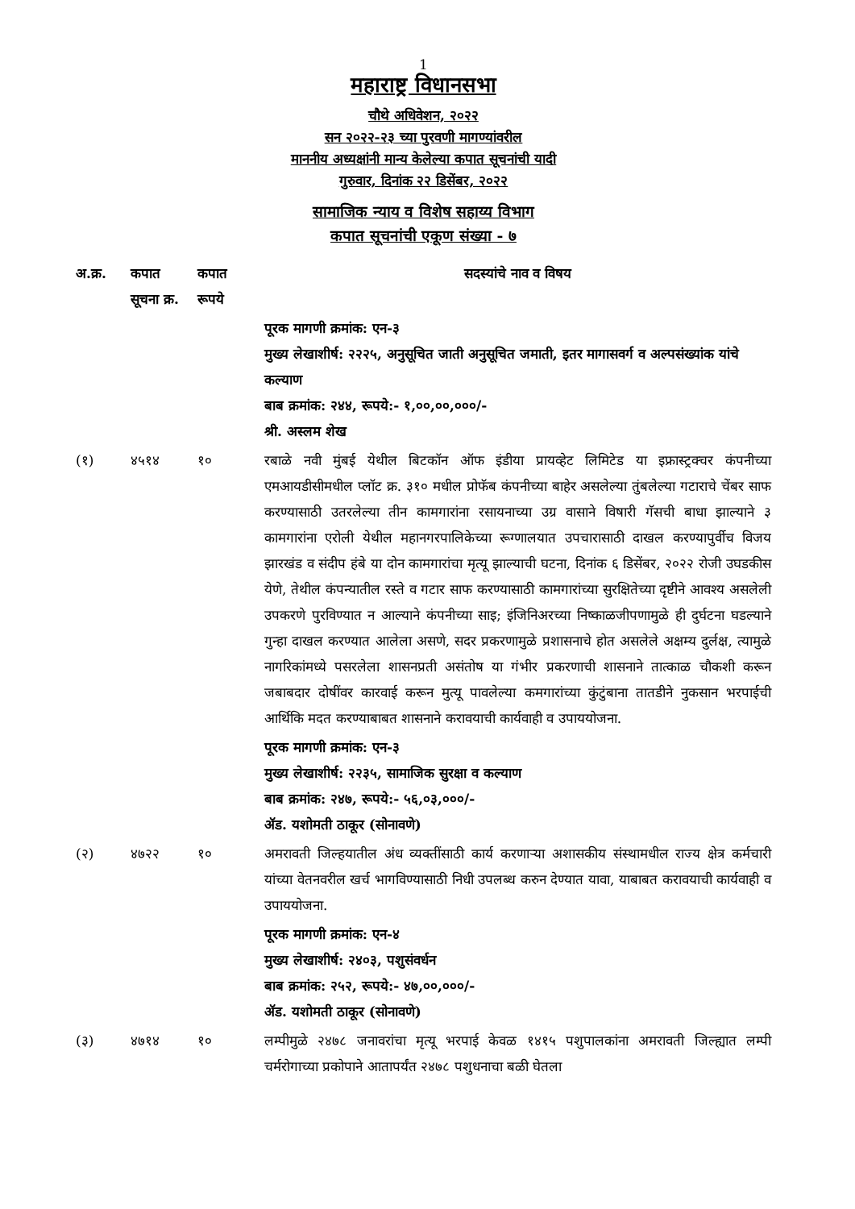1
महाराष्ट्र विधानसभा
चौथे अधिवेशन, २०२२
सन २०२२-२३ च्या पुरवणी मागण्यांवरील
माननीय अध्यक्षांनी मान्य केलेल्या कपात सूचनांची यादी
गुरुवार, दिनांक २२ डिसेंबर, २०२२
सामाजिक न्याय व विशेष सहाय्य विभाग
कपात सूचनांची एकूण संख्या - ७
| अ.क्र. | कपात सूचना क्र. | कपात रूपये | सदस्यांचे नाव व विषय |
| --- | --- | --- | --- |
| | | | पूरक मागणी क्रमांक: एन-३ मुख्य लेखाशीर्ष: २२२५, अनुसूचित जाती अनुसूचित जमाती, इतर मागासवर्ग व अल्पसंख्यांक यांचे कल्याण बाब क्रमांक: २४४, रूपये:- १,००,००,०००/- श्री. अस्लम शेख |
| (१) | ४५१४ | १० | रबाळे नवी मुंबई येथील बिटकॉन ऑफ इंडीया प्रायव्हेट लिमिटेड या इफ्रास्ट्रक्चर कंपनीच्या एमआयडीसीमधील प्लॉट क्र. ३१० मधील प्रोफॅब कंपनीच्या बाहेर असलेल्या तुंबलेल्या गटाराचे चेंबर साफ करण्यासाठी उतरलेल्या तीन कामगारांना रसायनाच्या उग्र वासाने विषारी गॅसची बाधा झाल्याने ३ कामगारांना एरोली येथील महानगरपालिकेच्या रूग्णालयात उपचारासाठी दाखल करण्यापुर्वीच विजय झारखंड व संदीप हंबे या दोन कामगारांचा मृत्यू झाल्याची घटना, दिनांक ६ डिसेंबर, २०२२ रोजी उघडकीस येणे, तेथील कंपन्यातील रस्ते व गटार साफ करण्यासाठी कामगारांच्या सुरक्षितेच्या दृष्टीने आवश्य असलेली उपकरणे पुरविण्यात न आल्याने कंपनीच्या साइ; इंजिनिअरच्या निष्काळजीपणामुळे ही दुर्घटना घडल्याने गुन्हा दाखल करण्यात आलेला असणे, सदर प्रकरणामुळे प्रशासनाचे होत असलेले अक्षम्य दुर्लक्ष, त्यामुळे नागरिकांमध्ये पसरलेला शासनप्रती असंतोष या गंभीर प्रकरणाची शासनाने तात्काळ चौकशी करून जबाबदार दोषींवर कारवाई करून मुत्यू पावलेल्या कमगारांच्या कुंटुंबाना तातडीने नुकसान भरपाईची आर्थिकि मदत करण्याबाबत शासनाने करावयाची कार्यवाही व उपाययोजना. |
| | | | पूरक मागणी क्रमांक: एन-३ मुख्य लेखाशीर्ष: २२३५, सामाजिक सुरक्षा व कल्याण बाब क्रमांक: २४७, रूपये:- ५६,०३,०००/- ॲड. यशोमती ठाकूर (सोनावणे) |
| (२) | ४७२२ | १० | अमरावती जिल्हयातील अंध व्यक्तींसाठी कार्य करणाऱ्या अशासकीय संस्थामधील राज्य क्षेत्र कर्मचारी यांच्या वेतनवरील खर्च भागविण्यासाठी निधी उपलब्ध करुन देण्यात यावा, याबाबत करावयाची कार्यवाही व उपाययोजना. |
| | | | पूरक मागणी क्रमांक: एन-४ मुख्य लेखाशीर्ष: २४०३, पशुसंवर्धन बाब क्रमांक: २५२, रूपये:- ४७,००,०००/- ॲड. यशोमती ठाकूर (सोनावणे) |
| (३) | ४७१४ | १० | लम्पीमुळे २४७८ जनावरांचा मृत्यू भरपाई केवळ १४१५ पशुपालकांना अमरावती जिल्ह्यात लम्पी चर्मरोगाच्या प्रकोपाने आतापर्यंत २४७८ पशुधनाचा बळी घेतला |